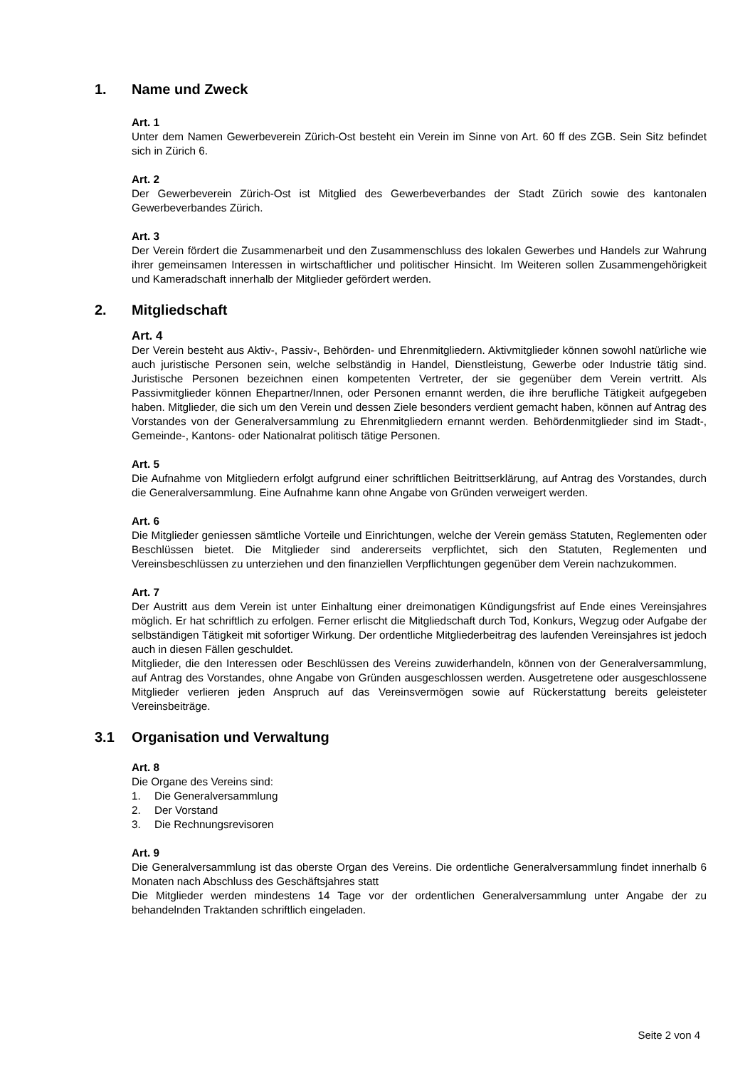1. Name und Zweck
Art. 1
Unter dem Namen Gewerbeverein Zürich-Ost besteht ein Verein im Sinne von Art. 60 ff des ZGB. Sein Sitz befindet sich in Zürich 6.
Art. 2
Der Gewerbeverein Zürich-Ost ist Mitglied des Gewerbeverbandes der Stadt Zürich sowie des kantonalen Gewerbeverbandes Zürich.
Art. 3
Der Verein fördert die Zusammenarbeit und den Zusammenschluss des lokalen Gewerbes und Handels zur Wahrung ihrer gemeinsamen Interessen in wirtschaftlicher und politischer Hinsicht. Im Weiteren sollen Zusammengehörigkeit und Kameradschaft innerhalb der Mitglieder gefördert werden.
2. Mitgliedschaft
Art. 4
Der Verein besteht aus Aktiv-, Passiv-, Behörden- und Ehrenmitgliedern. Aktivmitglieder können sowohl natürliche wie auch juristische Personen sein, welche selbständig in Handel, Dienstleistung, Gewerbe oder Industrie tätig sind. Juristische Personen bezeichnen einen kompetenten Vertreter, der sie gegenüber dem Verein vertritt. Als Passivmitglieder können Ehepartner/Innen, oder Personen ernannt werden, die ihre berufliche Tätigkeit aufgegeben haben. Mitglieder, die sich um den Verein und dessen Ziele besonders verdient gemacht haben, können auf Antrag des Vorstandes von der Generalversammlung zu Ehrenmitgliedern ernannt werden. Behördenmitglieder sind im Stadt-, Gemeinde-, Kantons- oder Nationalrat politisch tätige Personen.
Art. 5
Die Aufnahme von Mitgliedern erfolgt aufgrund einer schriftlichen Beitrittserklärung, auf Antrag des Vorstandes, durch die Generalversammlung. Eine Aufnahme kann ohne Angabe von Gründen verweigert werden.
Art. 6
Die Mitglieder geniessen sämtliche Vorteile und Einrichtungen, welche der Verein gemäss Statuten, Reglementen oder Beschlüssen bietet. Die Mitglieder sind andererseits verpflichtet, sich den Statuten, Reglementen und Vereinsbeschlüssen zu unterziehen und den finanziellen Verpflichtungen gegenüber dem Verein nachzukommen.
Art. 7
Der Austritt aus dem Verein ist unter Einhaltung einer dreimonatigen Kündigungsfrist auf Ende eines Vereinsjahres möglich. Er hat schriftlich zu erfolgen. Ferner erlischt die Mitgliedschaft durch Tod, Konkurs, Wegzug oder Aufgabe der selbständigen Tätigkeit mit sofortiger Wirkung. Der ordentliche Mitgliederbeitrag des laufenden Vereinsjahres ist jedoch auch in diesen Fällen geschuldet.
Mitglieder, die den Interessen oder Beschlüssen des Vereins zuwiderhandeln, können von der Generalversammlung, auf Antrag des Vorstandes, ohne Angabe von Gründen ausgeschlossen werden. Ausgetretene oder ausgeschlossene Mitglieder verlieren jeden Anspruch auf das Vereinsvermögen sowie auf Rückerstattung bereits geleisteter Vereinsbeiträge.
3.1 Organisation und Verwaltung
Art. 8
Die Organe des Vereins sind:
1. Die Generalversammlung
2. Der Vorstand
3. Die Rechnungsrevisoren
Art. 9
Die Generalversammlung ist das oberste Organ des Vereins. Die ordentliche Generalversammlung findet innerhalb 6 Monaten nach Abschluss des Geschäftsjahres statt
Die Mitglieder werden mindestens 14 Tage vor der ordentlichen Generalversammlung unter Angabe der zu behandelnden Traktanden schriftlich eingeladen.
Seite 2 von 4